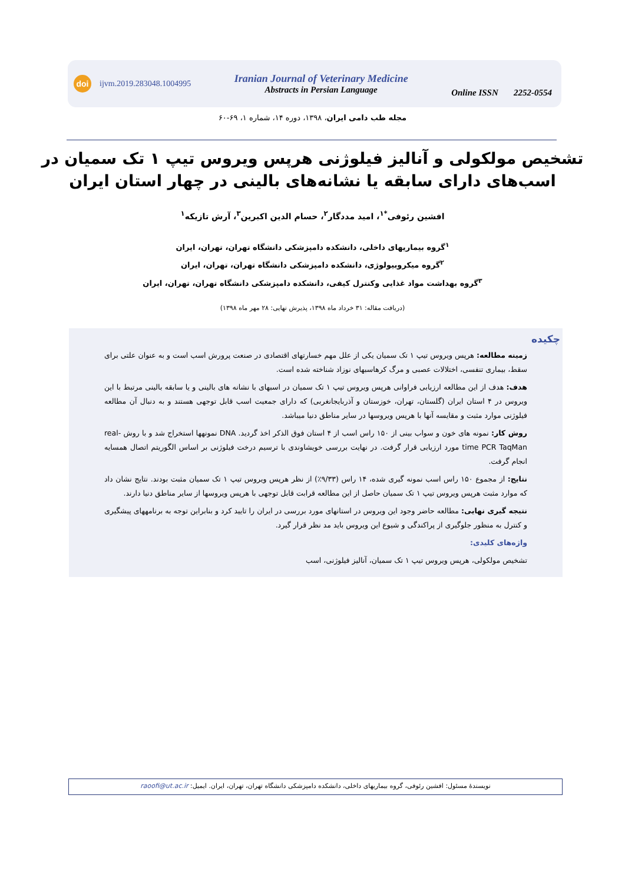doi ijvm.2019.283048.1004995
Iranian Journal of Veterinary Medicine
Abstracts in Persian Language
Online ISSN 2252-0554
مجله طب دامی ایران، ۱۳۹۸، دوره ۱۴، شماره ۱، ۶۹-۶۰
تشخیص مولکولی و آنالیز فیلوژنی هرپس ویروس تیپ ۱ تک سمیان در
اسب‌های دارای سابقه یا نشانه‌های بالینی در چهار استان ایران
افشین رئوفی<sup>*۱</sup>، امید مددگار<sup>۲</sup>، حسام الدین اکبرین<sup>۳</sup>، آرش تازیکه<sup>۱</sup>
<sup>۱</sup> گروه بیماریهای داخلی، دانشکده دامپزشکی دانشگاه تهران، تهران، ایران
<sup>۲</sup> گروه میکروبیولوژی، دانشکده دامپزشکی دانشگاه تهران، تهران، ایران
<sup>۳</sup> گروه بهداشت مواد غذایی وکنترل کیفی، دانشکده دامپزشکی دانشگاه تهران، تهران، ایران
(دریافت مقاله: ۳۱ خرداد ماه ۱۳۹۸، پذیرش نهایی: ۲۸ مهر ماه ۱۳۹۸)
چکیده
زمینه مطالعه: هرپس ویروس تیپ ۱ تک سمیان یکی از علل مهم خسارتهای اقتصادی در صنعت پرورش اسب است و به عنوان علتی برای سقط، بیماری تنفسی، اختلالات عصبی و مرگ کرهاسبهای نوزاد شناخته شده است.
هدف: هدف از این مطالعه ارزیابی فراوانی هرپس ویروس تیپ ۱ تک سمیان در اسبهای با نشانه های بالینی و یا سابقه بالینی مرتبط با این ویروس در ۴ استان ایران (گلستان، تهران، خوزستان و آذربایجانغربی) که دارای جمعیت اسب قابل توجهی هستند و به دنبال آن مطالعه فیلوژنی موارد مثبت و مقایسه آنها با هرپس ویروسها در سایر مناطق دنیا میباشد.
روش کار: نمونه های خون و سواب بینی از ۱۵۰ راس اسب از ۴ استان فوق الذکر اخذ گردید. DNA نمونهها استخراج شد و با روش real-time PCR TaqMan مورد ارزیابی قرار گرفت. در نهایت بررسی خویشاوندی با ترسیم درخت فیلوژنی بر اساس الگوریتم اتصال همسایه انجام گرفت.
نتایج: از مجموع ۱۵۰ راس اسب نمونه گیری شده، ۱۴ راس (۹/۳۳٪) از نظر هرپس ویروس تیپ ۱ تک سمیان مثبت بودند. نتایج نشان داد که موارد مثبت هرپس ویروس تیپ ۱ تک سمیان حاصل از این مطالعه قرابت قابل توجهی با هرپس ویروسها از سایر مناطق دنیا دارند.
نتیجه گیری نهایی: مطالعه حاضر وجود این ویروس در استانهای مورد بررسی در ایران را تایید کرد و بنابراین توجه به برنامههای پیشگیری و کنترل به منظور جلوگیری از پراکندگی و شیوع این ویروس باید مد نظر قرار گیرد.
واژه‌های کلیدی:
تشخیص مولکولی، هرپس ویروس تیپ ۱ تک سمیان، آنالیز فیلوژنی، اسب
نویسندهٔ مسئول: افشین رئوفی، گروه بیماریهای داخلی، دانشکده دامپزشکی دانشگاه تهران، تهران، ایران. ایمیل: raoofi@ut.ac.ir